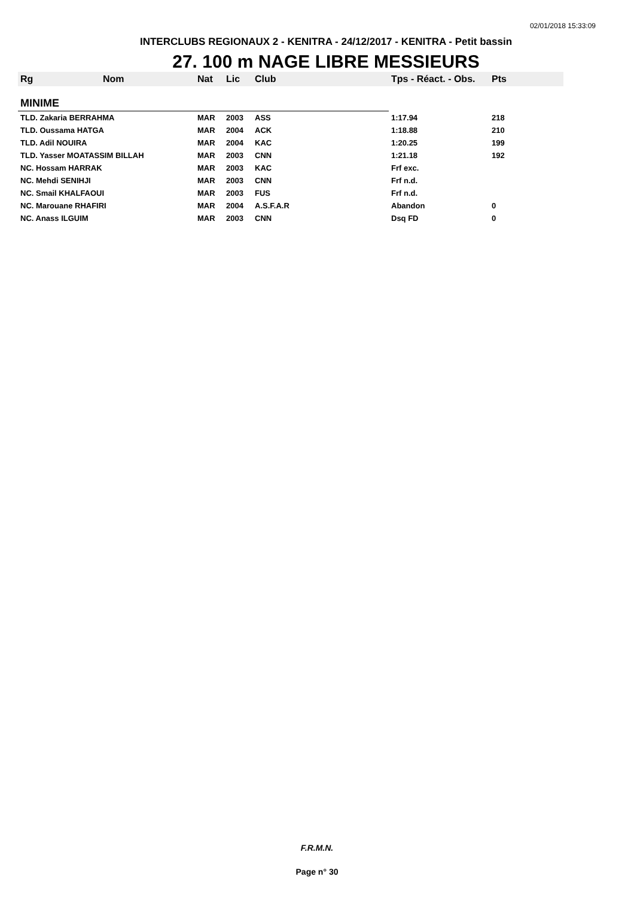02/01/2018 15:33:09
INTERCLUBS REGIONAUX 2 - KENITRA - 24/12/2017 - KENITRA - Petit bassin
27. 100 m NAGE LIBRE MESSIEURS
| Rg | Nom | Nat | Lic | Club | Tps - Réact. - Obs. | Pts |
| --- | --- | --- | --- | --- | --- | --- |
| MINIME | | | | | | |
| TLD. Zakaria BERRAHMA | | MAR | 2003 | ASS | 1:17.94 | 218 |
| TLD. Oussama HATGA | | MAR | 2004 | ACK | 1:18.88 | 210 |
| TLD. Adil NOUIRA | | MAR | 2004 | KAC | 1:20.25 | 199 |
| TLD. Yasser MOATASSIM BILLAH | | MAR | 2003 | CNN | 1:21.18 | 192 |
| NC. Hossam HARRAK | | MAR | 2003 | KAC | Frf exc. | |
| NC. Mehdi SENIHJI | | MAR | 2003 | CNN | Frf n.d. | |
| NC. Smail KHALFAOUI | | MAR | 2003 | FUS | Frf n.d. | |
| NC. Marouane RHAFIRI | | MAR | 2004 | A.S.F.A.R | Abandon | 0 |
| NC. Anass ILGUIM | | MAR | 2003 | CNN | Dsq FD | 0 |
F.R.M.N.
Page n° 30